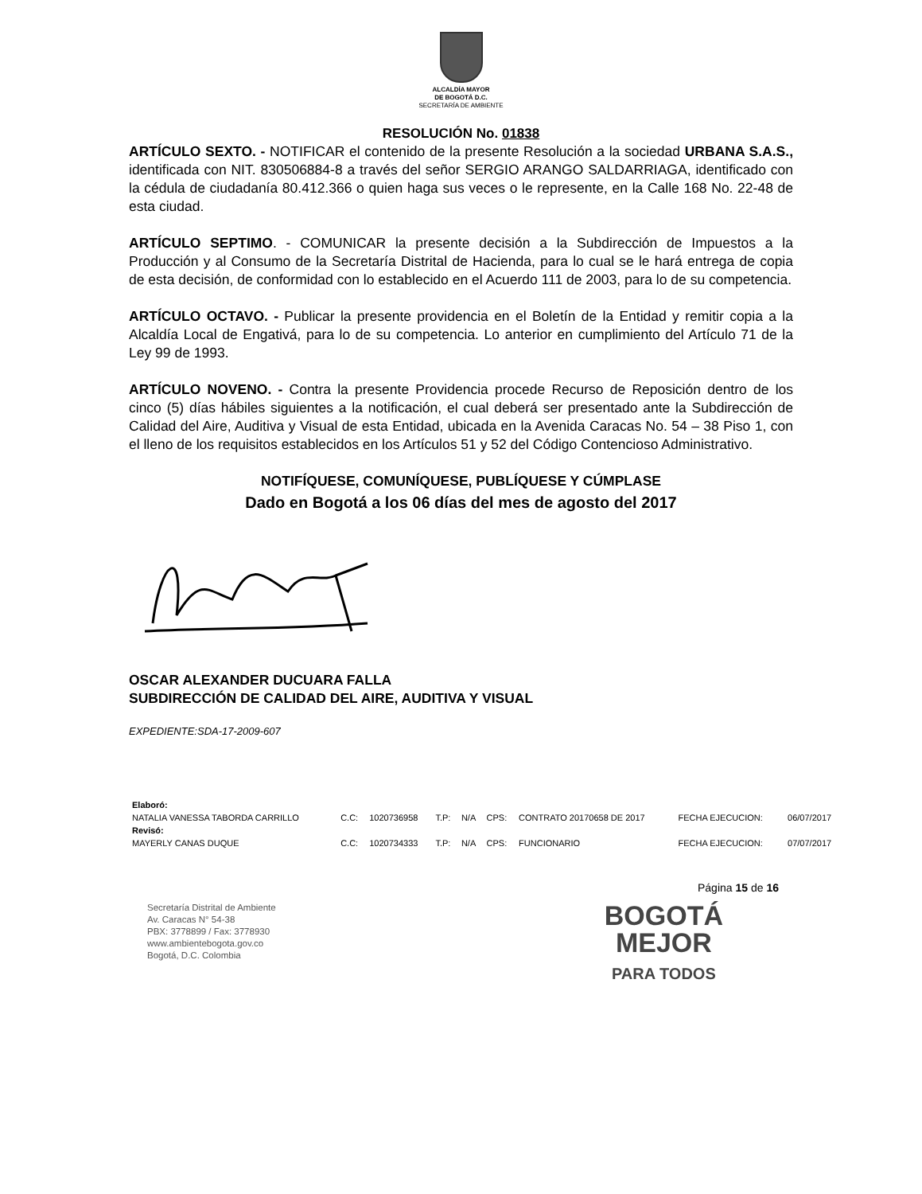ALCALDÍA MAYOR
DE BOGOTÁ D.C.
SECRETARÍA DE AMBIENTE
RESOLUCIÓN No. 01838
ARTÍCULO SEXTO. - NOTIFICAR el contenido de la presente Resolución a la sociedad URBANA S.A.S., identificada con NIT. 830506884-8 a través del señor SERGIO ARANGO SALDARRIAGA, identificado con la cédula de ciudadanía 80.412.366 o quien haga sus veces o le represente, en la Calle 168 No. 22-48 de esta ciudad.
ARTÍCULO SEPTIMO. - COMUNICAR la presente decisión a la Subdirección de Impuestos a la Producción y al Consumo de la Secretaría Distrital de Hacienda, para lo cual se le hará entrega de copia de esta decisión, de conformidad con lo establecido en el Acuerdo 111 de 2003, para lo de su competencia.
ARTÍCULO OCTAVO. - Publicar la presente providencia en el Boletín de la Entidad y remitir copia a la Alcaldía Local de Engativá, para lo de su competencia. Lo anterior en cumplimiento del Artículo 71 de la Ley 99 de 1993.
ARTÍCULO NOVENO. - Contra la presente Providencia procede Recurso de Reposición dentro de los cinco (5) días hábiles siguientes a la notificación, el cual deberá ser presentado ante la Subdirección de Calidad del Aire, Auditiva y Visual de esta Entidad, ubicada en la Avenida Caracas No. 54 – 38 Piso 1, con el lleno de los requisitos establecidos en los Artículos 51 y 52 del Código Contencioso Administrativo.
NOTIFÍQUESE, COMUNÍQUESE, PUBLÍQUESE Y CÚMPLASE
Dado en Bogotá a los 06 días del mes de agosto del 2017
OSCAR ALEXANDER DUCUARA FALLA
SUBDIRECCIÓN DE CALIDAD DEL AIRE, AUDITIVA Y VISUAL
EXPEDIENTE:SDA-17-2009-607
| Elaboró: | | | | | | | | |
| NATALIA VANESSA TABORDA CARRILLO | C.C: | 1020736958 | T.P: | N/A | CPS: | CONTRATO 20170658 DE 2017 | FECHA EJECUCION: | 06/07/2017 |
| Revisó: | | | | | | | | |
| MAYERLY CANAS DUQUE | C.C: | 1020734333 | T.P: | N/A | CPS: | FUNCIONARIO | FECHA EJECUCION: | 07/07/2017 |
Página 15 de 16
Secretaría Distrital de Ambiente
Av. Caracas N° 54-38
PBX: 3778899 / Fax: 3778930
www.ambientebogota.gov.co
Bogotá, D.C. Colombia
BOGOTÁ
MEJOR
PARA TODOS